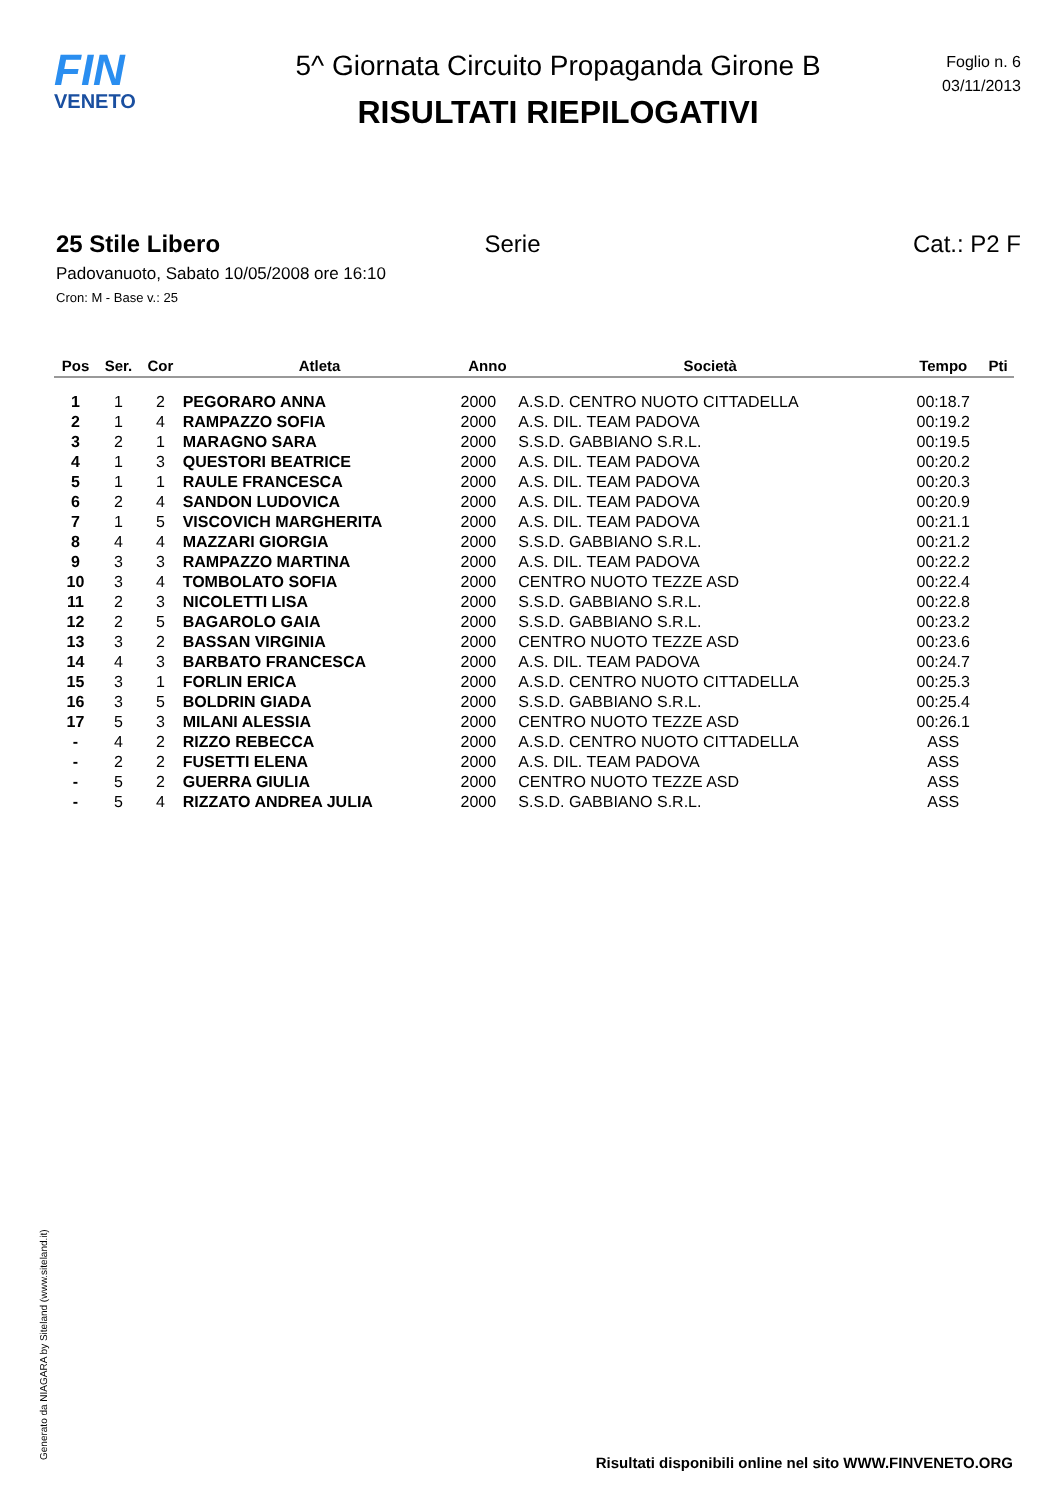FIN
VENETO
5^ Giornata Circuito Propaganda Girone B
RISULTATI RIEPILOGATIVI
Foglio n. 6
03/11/2013
25 Stile Libero Serie Cat.: P2 F
Padovanuoto, Sabato 10/05/2008 ore 16:10
Cron: M - Base v.: 25
| Pos | Ser. | Cor | Atleta | Anno | Società | Tempo | Pti |
| --- | --- | --- | --- | --- | --- | --- | --- |
| 1 | 1 | 2 | PEGORARO ANNA | 2000 | A.S.D. CENTRO NUOTO CITTADELLA | 00:18.7 | |
| 2 | 1 | 4 | RAMPAZZO SOFIA | 2000 | A.S. DIL. TEAM PADOVA | 00:19.2 | |
| 3 | 2 | 1 | MARAGNO SARA | 2000 | S.S.D. GABBIANO S.R.L. | 00:19.5 | |
| 4 | 1 | 3 | QUESTORI BEATRICE | 2000 | A.S. DIL. TEAM PADOVA | 00:20.2 | |
| 5 | 1 | 1 | RAULE FRANCESCA | 2000 | A.S. DIL. TEAM PADOVA | 00:20.3 | |
| 6 | 2 | 4 | SANDON LUDOVICA | 2000 | A.S. DIL. TEAM PADOVA | 00:20.9 | |
| 7 | 1 | 5 | VISCOVICH MARGHERITA | 2000 | A.S. DIL. TEAM PADOVA | 00:21.1 | |
| 8 | 4 | 4 | MAZZARI GIORGIA | 2000 | S.S.D. GABBIANO S.R.L. | 00:21.2 | |
| 9 | 3 | 3 | RAMPAZZO MARTINA | 2000 | A.S. DIL. TEAM PADOVA | 00:22.2 | |
| 10 | 3 | 4 | TOMBOLATO SOFIA | 2000 | CENTRO NUOTO TEZZE ASD | 00:22.4 | |
| 11 | 2 | 3 | NICOLETTI LISA | 2000 | S.S.D. GABBIANO S.R.L. | 00:22.8 | |
| 12 | 2 | 5 | BAGAROLO GAIA | 2000 | S.S.D. GABBIANO S.R.L. | 00:23.2 | |
| 13 | 3 | 2 | BASSAN VIRGINIA | 2000 | CENTRO NUOTO TEZZE ASD | 00:23.6 | |
| 14 | 4 | 3 | BARBATO FRANCESCA | 2000 | A.S. DIL. TEAM PADOVA | 00:24.7 | |
| 15 | 3 | 1 | FORLIN ERICA | 2000 | A.S.D. CENTRO NUOTO CITTADELLA | 00:25.3 | |
| 16 | 3 | 5 | BOLDRIN GIADA | 2000 | S.S.D. GABBIANO S.R.L. | 00:25.4 | |
| 17 | 5 | 3 | MILANI ALESSIA | 2000 | CENTRO NUOTO TEZZE ASD | 00:26.1 | |
| - | 4 | 2 | RIZZO REBECCA | 2000 | A.S.D. CENTRO NUOTO CITTADELLA | ASS | |
| - | 2 | 2 | FUSETTI ELENA | 2000 | A.S. DIL. TEAM PADOVA | ASS | |
| - | 5 | 2 | GUERRA GIULIA | 2000 | CENTRO NUOTO TEZZE ASD | ASS | |
| - | 5 | 4 | RIZZATO ANDREA JULIA | 2000 | S.S.D. GABBIANO S.R.L. | ASS | |
Generato da NIAGARA by Siteland (www.siteland.it)
Risultati disponibili online nel sito WWW.FINVENETO.ORG